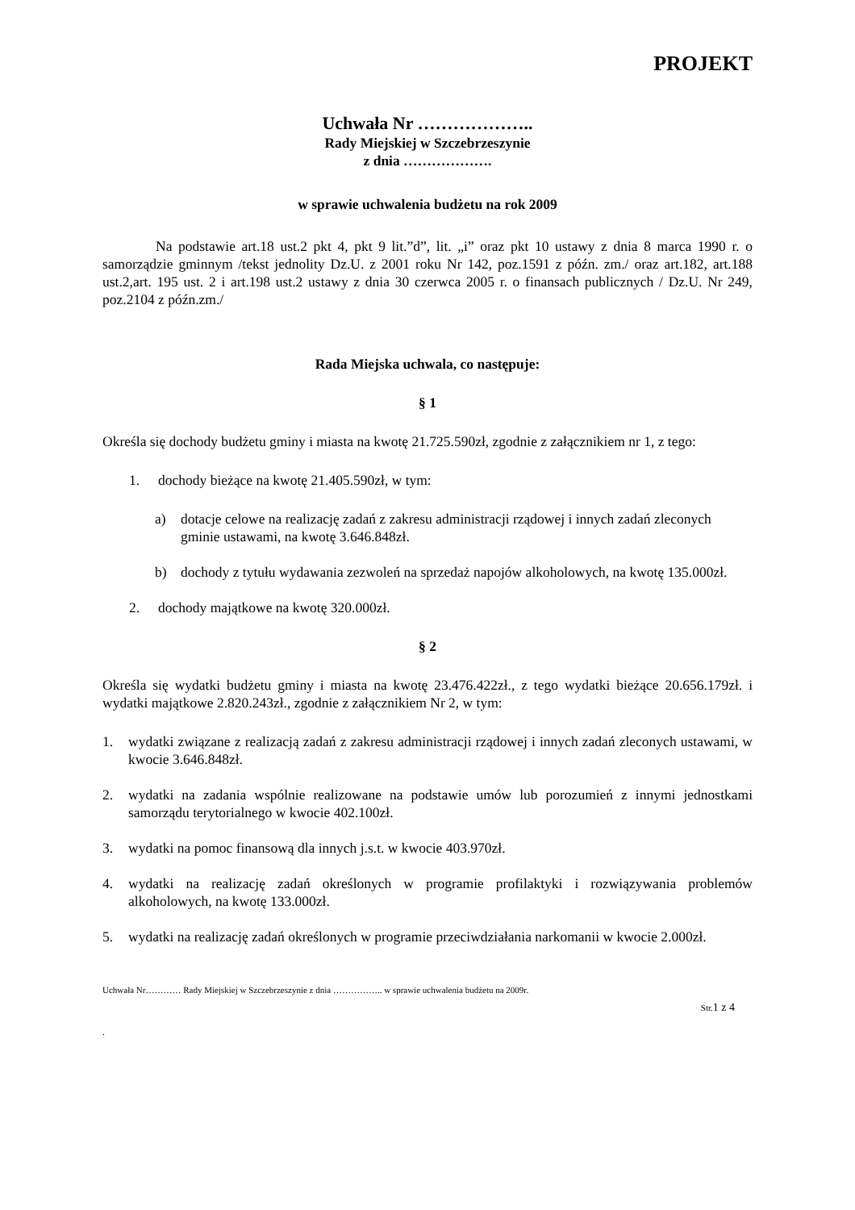PROJEKT
Uchwała Nr ………………..
Rady Miejskiej w Szczebrzeszynie
z dnia ……………….
w sprawie uchwalenia budżetu na rok 2009
Na podstawie art.18 ust.2 pkt 4, pkt 9 lit.”d”, lit. „i” oraz pkt 10 ustawy z dnia 8 marca 1990 r. o samorządzie gminnym /tekst jednolity Dz.U. z 2001 roku Nr 142, poz.1591 z późn. zm./ oraz art.182, art.188 ust.2,art. 195 ust. 2 i art.198 ust.2 ustawy z dnia 30 czerwca 2005 r. o finansach publicznych / Dz.U. Nr 249, poz.2104 z późn.zm./
Rada Miejska uchwala, co następuje:
§ 1
Określa się dochody budżetu gminy i miasta na kwotę 21.725.590zł, zgodnie z załącznikiem nr 1, z tego:
1. dochody bieżące na kwotę 21.405.590zł, w tym:
a) dotacje celowe na realizację zadań z zakresu administracji rządowej i innych zadań zleconych gminie ustawami, na kwotę 3.646.848zł.
b) dochody z tytułu wydawania zezwoleń na sprzedaż napojów alkoholowych, na kwotę 135.000zł.
2. dochody majątkowe na kwotę 320.000zł.
§ 2
Określa się wydatki budżetu gminy i miasta na kwotę 23.476.422zł., z tego wydatki bieżące 20.656.179zł. i wydatki majątkowe 2.820.243zł., zgodnie z załącznikiem Nr 2, w tym:
1. wydatki związane z realizacją zadań z zakresu administracji rządowej i innych zadań zleconych ustawami, w kwocie 3.646.848zł.
2. wydatki na zadania wspólnie realizowane na podstawie umów lub porozumień z innymi jednostkami samorządu terytorialnego w kwocie 402.100zł.
3. wydatki na pomoc finansową dla innych j.s.t. w kwocie 403.970zł.
4. wydatki na realizację zadań określonych w programie profilaktyki i rozwiązywania problemów alkoholowych, na kwotę 133.000zł.
5. wydatki na realizację zadań określonych w programie przeciwdziałania narkomanii w kwocie 2.000zł.
Uchwała Nr………… Rady Miejskiej w Szczebrzeszynie z dnia …………….. w sprawie uchwalenia budżetu na 2009r.
Str.1 z 4
.